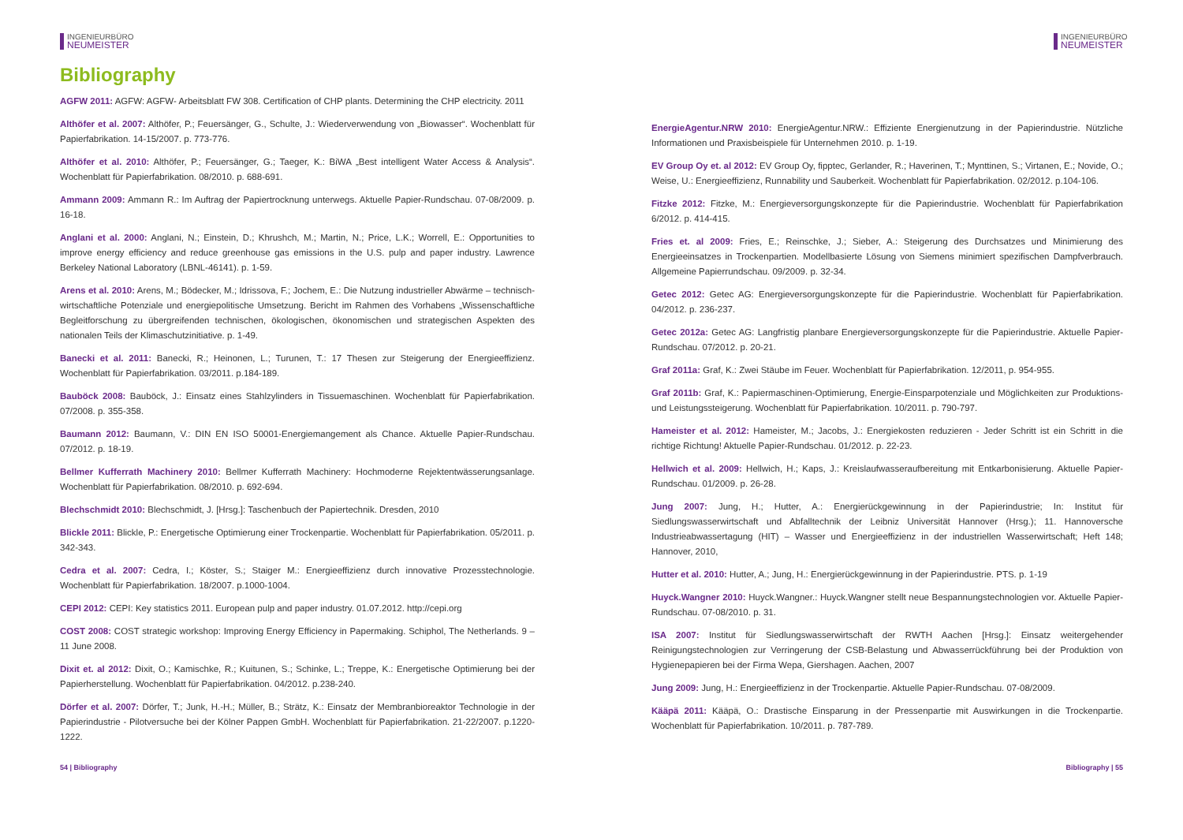INGENIEURBÜRO
NEUMEISTER
Bibliography
AGFW 2011: AGFW: AGFW- Arbeitsblatt FW 308. Certification of CHP plants. Determining the CHP electricity. 2011
Althöfer et al. 2007: Althöfer, P.; Feuersänger, G., Schulte, J.: Wiederverwendung von „Biowasser“. Wochenblatt für Papierfabrikation. 14-15/2007. p. 773-776.
Althöfer et al. 2010: Althöfer, P.; Feuersänger, G.; Taeger, K.: BiWA „Best intelligent Water Access & Analysis“. Wochenblatt für Papierfabrikation. 08/2010. p. 688-691.
Ammann 2009: Ammann R.: Im Auftrag der Papiertrocknung unterwegs. Aktuelle Papier-Rundschau. 07-08/2009. p. 16-18.
Anglani et al. 2000: Anglani, N.; Einstein, D.; Khrushch, M.; Martin, N.; Price, L.K.; Worrell, E.: Opportunities to improve energy efficiency and reduce greenhouse gas emissions in the U.S. pulp and paper industry. Lawrence Berkeley National Laboratory (LBNL-46141). p. 1-59.
Arens et al. 2010: Arens, M.; Bödecker, M.; Idrissova, F.; Jochem, E.: Die Nutzung industrieller Abwärme – technisch-wirtschaftliche Potenziale und energiepolitische Umsetzung. Bericht im Rahmen des Vorhabens „Wissenschaftliche Begleitforschung zu übergreifenden technischen, ökologischen, ökonomischen und strategischen Aspekten des nationalen Teils der Klimaschutzinitiative. p. 1-49.
Banecki et al. 2011: Banecki, R.; Heinonen, L.; Turunen, T.: 17 Thesen zur Steigerung der Energieeffizienz. Wochenblatt für Papierfabrikation. 03/2011. p.184-189.
Bauböck 2008: Bauböck, J.: Einsatz eines Stahlzylinders in Tissuemaschinen. Wochenblatt für Papierfabrikation. 07/2008. p. 355-358.
Baumann 2012: Baumann, V.: DIN EN ISO 50001-Energiemangement als Chance. Aktuelle Papier-Rundschau. 07/2012. p. 18-19.
Bellmer Kufferrath Machinery 2010: Bellmer Kufferrath Machinery: Hochmoderne Rejektentwässerungsanlage. Wochenblatt für Papierfabrikation. 08/2010. p. 692-694.
Blechschmidt 2010: Blechschmidt, J. [Hrsg.]: Taschenbuch der Papiertechnik. Dresden, 2010
Blickle 2011: Blickle, P.: Energetische Optimierung einer Trockenpartie. Wochenblatt für Papierfabrikation. 05/2011. p. 342-343.
Cedra et al. 2007: Cedra, I.; Köster, S.; Staiger M.: Energieeffizienz durch innovative Prozesstechnologie. Wochenblatt für Papierfabrikation. 18/2007. p.1000-1004.
CEPI 2012: CEPI: Key statistics 2011. European pulp and paper industry. 01.07.2012. http://cepi.org
COST 2008: COST strategic workshop: Improving Energy Efficiency in Papermaking. Schiphol, The Netherlands. 9 – 11 June 2008.
Dixit et. al 2012: Dixit, O.; Kamischke, R.; Kuitunen, S.; Schinke, L.; Treppe, K.: Energetische Optimierung bei der Papierherstellung. Wochenblatt für Papierfabrikation. 04/2012. p.238-240.
Dörfer et al. 2007: Dörfer, T.; Junk, H.-H.; Müller, B.; Strätz, K.: Einsatz der Membranbioreaktor Technologie in der Papierindustrie - Pilotversuche bei der Kölner Pappen GmbH. Wochenblatt für Papierfabrikation. 21-22/2007. p.1220-1222.
54 | Bibliography
INGENIEURBÜRO
NEUMEISTER
EnergieAgentur.NRW 2010: EnergieAgentur.NRW.: Effiziente Energienutzung in der Papierindustrie. Nützliche Informationen und Praxisbeispiele für Unternehmen 2010. p. 1-19.
EV Group Oy et. al 2012: EV Group Oy, fipptec, Gerlander, R.; Haverinen, T.; Mynttinen, S.; Virtanen, E.; Novide, O.; Weise, U.: Energieeffizienz, Runnability und Sauberkeit. Wochenblatt für Papierfabrikation. 02/2012. p.104-106.
Fitzke 2012: Fitzke, M.: Energieversorgungskonzepte für die Papierindustrie. Wochenblatt für Papierfabrikation 6/2012. p. 414-415.
Fries et. al 2009: Fries, E.; Reinschke, J.; Sieber, A.: Steigerung des Durchsatzes und Minimierung des Energieeinsatzes in Trockenpartien. Modellbasierte Lösung von Siemens minimiert spezifischen Dampfverbrauch. Allgemeine Papierrundschau. 09/2009. p. 32-34.
Getec 2012: Getec AG: Energieversorgungskonzepte für die Papierindustrie. Wochenblatt für Papierfabrikation. 04/2012. p. 236-237.
Getec 2012a: Getec AG: Langfristig planbare Energieversorgungskonzepte für die Papierindustrie. Aktuelle Papier-Rundschau. 07/2012. p. 20-21.
Graf 2011a: Graf, K.: Zwei Stäube im Feuer. Wochenblatt für Papierfabrikation. 12/2011, p. 954-955.
Graf 2011b: Graf, K.: Papiermaschinen-Optimierung, Energie-Einsparpotenziale und Möglichkeiten zur Produktions- und Leistungssteigerung. Wochenblatt für Papierfabrikation. 10/2011. p. 790-797.
Hameister et al. 2012: Hameister, M.; Jacobs, J.: Energiekosten reduzieren - Jeder Schritt ist ein Schritt in die richtige Richtung! Aktuelle Papier-Rundschau. 01/2012. p. 22-23.
Hellwich et al. 2009: Hellwich, H.; Kaps, J.: Kreislaufwasseraufbereitung mit Entkarbonisierung. Aktuelle Papier-Rundschau. 01/2009. p. 26-28.
Jung 2007: Jung, H.; Hutter, A.: Energierückgewinnung in der Papierindustrie; In: Institut für Siedlungswasserwirtschaft und Abfalltechnik der Leibniz Universität Hannover (Hrsg.); 11. Hannoversche Industrieabwassertagung (HIT) – Wasser und Energieeffizienz in der industriellen Wasserwirtschaft; Heft 148; Hannover, 2010,
Hutter et al. 2010: Hutter, A.; Jung, H.: Energierückgewinnung in der Papierindustrie. PTS. p. 1-19
Huyck.Wangner 2010: Huyck.Wangner.: Huyck.Wangner stellt neue Bespannungstechnologien vor. Aktuelle Papier-Rundschau. 07-08/2010. p. 31.
ISA 2007: Institut für Siedlungswasserwirtschaft der RWTH Aachen [Hrsg.]: Einsatz weitergehender Reinigungstechnologien zur Verringerung der CSB-Belastung und Abwasserrückführung bei der Produktion von Hygienepapieren bei der Firma Wepa, Giershagen. Aachen, 2007
Jung 2009: Jung, H.: Energieeffizienz in der Trockenpartie. Aktuelle Papier-Rundschau. 07-08/2009.
Kääpä 2011: Kääpä, O.: Drastische Einsparung in der Pressenpartie mit Auswirkungen in die Trockenpartie. Wochenblatt für Papierfabrikation. 10/2011. p. 787-789.
Bibliography | 55